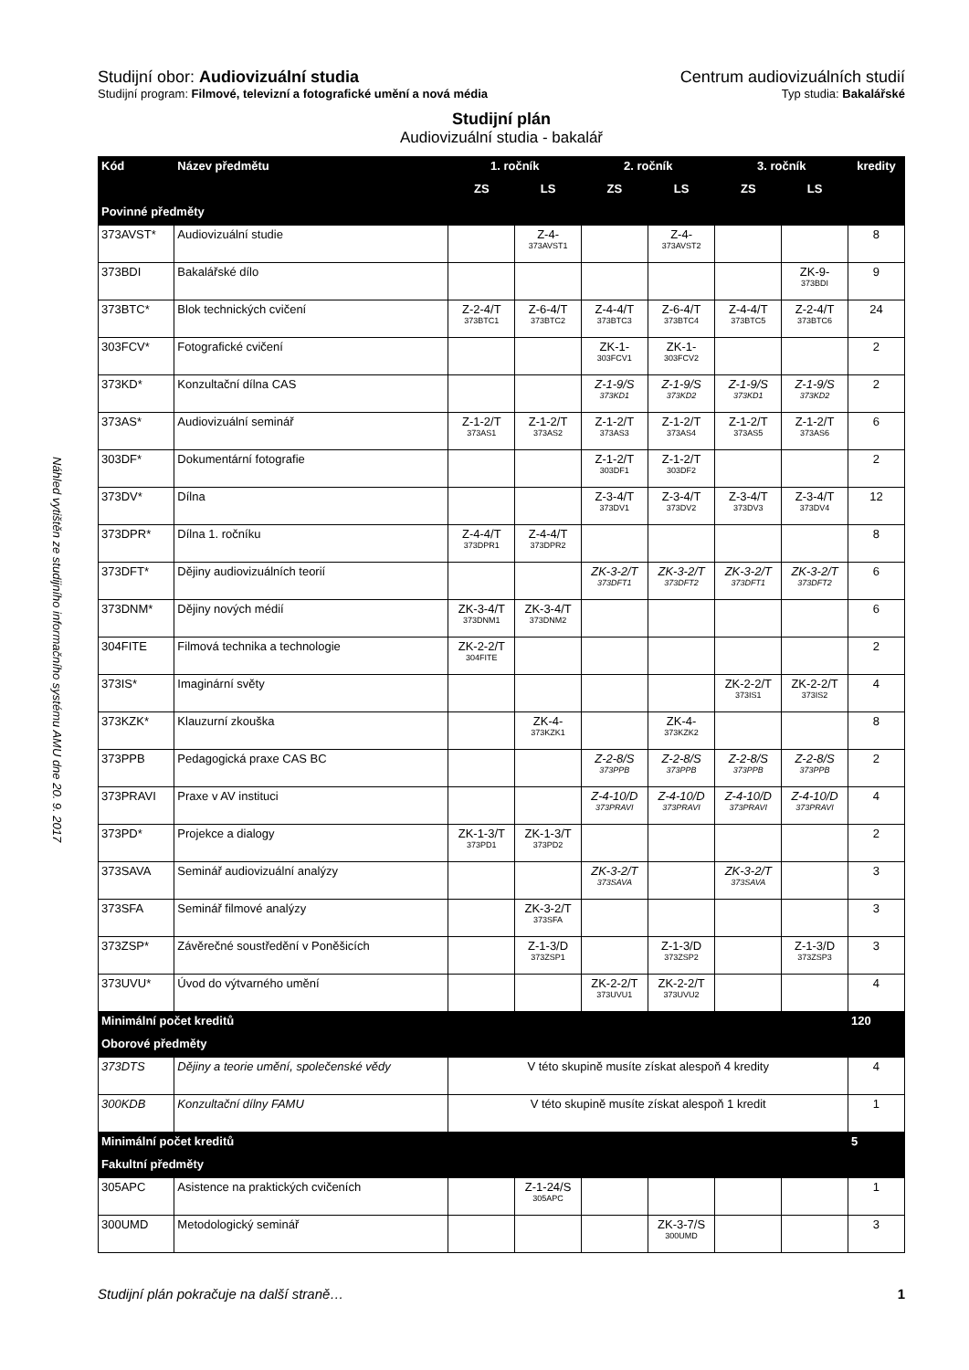Náhled vytištěn ze studijního informačního systému AMU dne 20. 9. 2017
Studijní obor: Audiovizuální studia
Centrum audiovizuálních studií
Studijní program: Filmové, televizní a fotografické umění a nová média
Typ studia: Bakalářské
Studijní plán
Audiovizuální studia - bakalář
| Kód | Název předmětu | 1. ročník | | 2. ročník | | 3. ročník | | kredity |
| --- | --- | --- | --- | --- | --- | --- | --- | --- |
| | | ZS | LS | ZS | LS | ZS | LS | |
| Povinné předměty | | | | | | | | |
| 373AVST* | Audiovizuální studie | | Z-4- 373AVST1 | | Z-4- 373AVST2 | | | 8 |
| 373BDI | Bakalářské dílo | | | | | | ZK-9- 373BDI | 9 |
| 373BTC* | Blok technických cvičení | Z-2-4/T 373BTC1 | Z-6-4/T 373BTC2 | Z-4-4/T 373BTC3 | Z-6-4/T 373BTC4 | Z-4-4/T 373BTC5 | Z-2-4/T 373BTC6 | 24 |
| 303FCV* | Fotografické cvičení | | | ZK-1- 303FCV1 | ZK-1- 303FCV2 | | | 2 |
| 373KD* | Konzultační dílna CAS | | | Z-1-9/S 373KD1 | Z-1-9/S 373KD2 | Z-1-9/S 373KD1 | Z-1-9/S 373KD2 | 2 |
| 373AS* | Audiovizuální seminář | Z-1-2/T 373AS1 | Z-1-2/T 373AS2 | Z-1-2/T 373AS3 | Z-1-2/T 373AS4 | Z-1-2/T 373AS5 | Z-1-2/T 373AS6 | 6 |
| 303DF* | Dokumentární fotografie | | | Z-1-2/T 303DF1 | Z-1-2/T 303DF2 | | | 2 |
| 373DV* | Dílna | | | Z-3-4/T 373DV1 | Z-3-4/T 373DV2 | Z-3-4/T 373DV3 | Z-3-4/T 373DV4 | 12 |
| 373DPR* | Dílna 1. ročníku | Z-4-4/T 373DPR1 | Z-4-4/T 373DPR2 | | | | | 8 |
| 373DFT* | Dějiny audiovizuálních teorií | | | ZK-3-2/T 373DFT1 | ZK-3-2/T 373DFT2 | ZK-3-2/T 373DFT1 | ZK-3-2/T 373DFT2 | 6 |
| 373DNM* | Dějiny nových médií | ZK-3-4/T 373DNM1 | ZK-3-4/T 373DNM2 | | | | | 6 |
| 304FITE | Filmová technika a technologie | ZK-2-2/T 304FITE | | | | | | 2 |
| 373IS* | Imaginární světy | | | | | ZK-2-2/T 373IS1 | ZK-2-2/T 373IS2 | 4 |
| 373KZK* | Klauzurní zkouška | | ZK-4- 373KZK1 | | ZK-4- 373KZK2 | | | 8 |
| 373PPB | Pedagogická praxe CAS BC | | | Z-2-8/S 373PPB | Z-2-8/S 373PPB | Z-2-8/S 373PPB | Z-2-8/S 373PPB | 2 |
| 373PRAVI | Praxe v AV instituci | | | Z-4-10/D 373PRAVI | Z-4-10/D 373PRAVI | Z-4-10/D 373PRAVI | Z-4-10/D 373PRAVI | 4 |
| 373PD* | Projekce a dialogy | ZK-1-3/T 373PD1 | ZK-1-3/T 373PD2 | | | | | 2 |
| 373SAVA | Seminář audiovizuální analýzy | | | ZK-3-2/T 373SAVA | | ZK-3-2/T 373SAVA | | 3 |
| 373SFA | Seminář filmové analýzy | | ZK-3-2/T 373SFA | | | | | 3 |
| 373ZSP* | Závěrečné soustředění v Poněšicích | | Z-1-3/D 373ZSP1 | | Z-1-3/D 373ZSP2 | | Z-1-3/D 373ZSP3 | 3 |
| 373UVU* | Úvod do výtvarného umění | | | ZK-2-2/T 373UVU1 | ZK-2-2/T 373UVU2 | | | 4 |
| Minimální počet kreditů | | | | | | | | 120 |
| Oborové předměty | | | | | | | | |
| 373DTS | Dějiny a teorie umění, společenské vědy | V této skupině musíte získat alespoň 4 kredity | | | | | | 4 |
| 300KDB | Konzultační dílny FAMU | V této skupině musíte získat alespoň 1 kredit | | | | | | 1 |
| Minimální počet kreditů | | | | | | | | 5 |
| Fakultní předměty | | | | | | | | |
| 305APC | Asistence na praktických cvičeních | | Z-1-24/S 305APC | | | | | 1 |
| 300UMD | Metodologický seminář | | | | ZK-3-7/S 300UMD | | | 3 |
Studijní plán pokračuje na další straně… 1